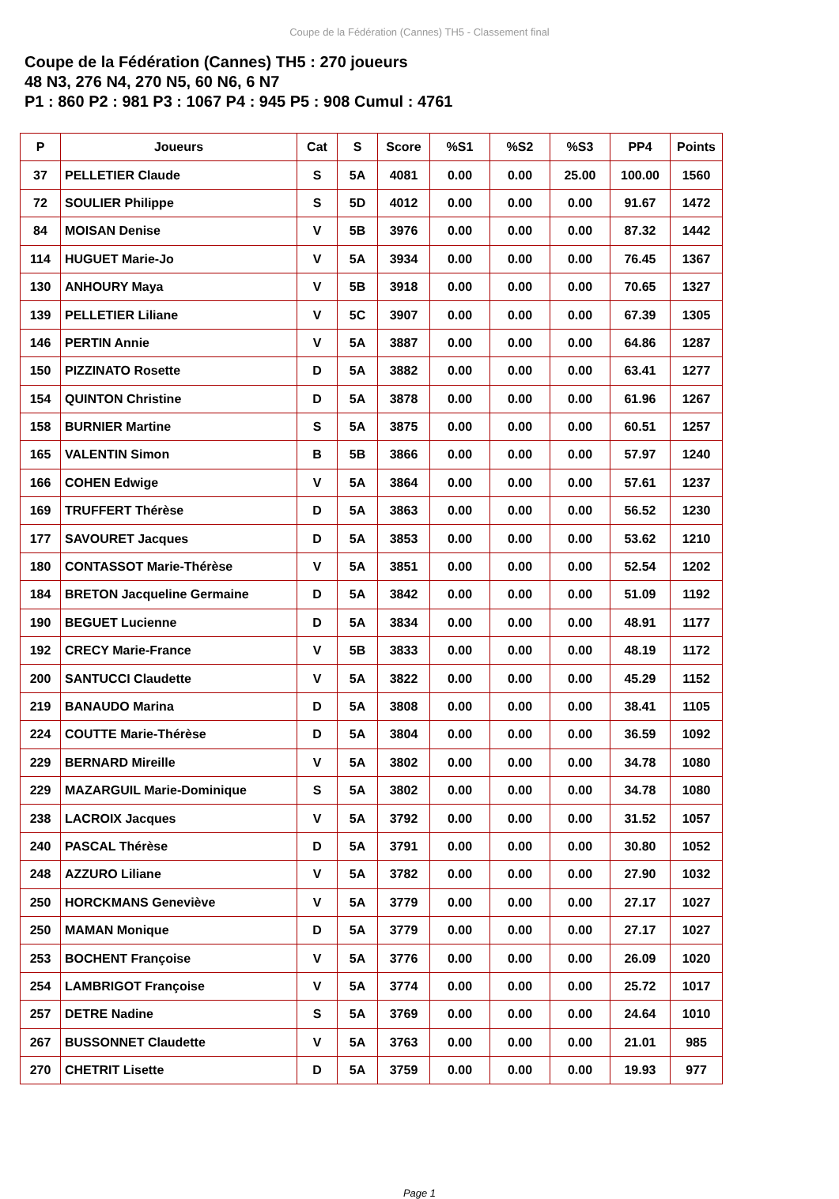Coupe de la Fédération (Cannes) TH5 - Classement final
Coupe de la Fédération (Cannes) TH5 : 270 joueurs
48 N3, 276 N4, 270 N5, 60 N6, 6 N7
P1 : 860 P2 : 981 P3 : 1067 P4 : 945 P5 : 908 Cumul : 4761
| P | Joueurs | Cat | S | Score | %S1 | %S2 | %S3 | PP4 | Points |
| --- | --- | --- | --- | --- | --- | --- | --- | --- | --- |
| 37 | PELLETIER Claude | S | 5A | 4081 | 0.00 | 0.00 | 25.00 | 100.00 | 1560 |
| 72 | SOULIER Philippe | S | 5D | 4012 | 0.00 | 0.00 | 0.00 | 91.67 | 1472 |
| 84 | MOISAN Denise | V | 5B | 3976 | 0.00 | 0.00 | 0.00 | 87.32 | 1442 |
| 114 | HUGUET Marie-Jo | V | 5A | 3934 | 0.00 | 0.00 | 0.00 | 76.45 | 1367 |
| 130 | ANHOURY Maya | V | 5B | 3918 | 0.00 | 0.00 | 0.00 | 70.65 | 1327 |
| 139 | PELLETIER Liliane | V | 5C | 3907 | 0.00 | 0.00 | 0.00 | 67.39 | 1305 |
| 146 | PERTIN Annie | V | 5A | 3887 | 0.00 | 0.00 | 0.00 | 64.86 | 1287 |
| 150 | PIZZINATO Rosette | D | 5A | 3882 | 0.00 | 0.00 | 0.00 | 63.41 | 1277 |
| 154 | QUINTON Christine | D | 5A | 3878 | 0.00 | 0.00 | 0.00 | 61.96 | 1267 |
| 158 | BURNIER Martine | S | 5A | 3875 | 0.00 | 0.00 | 0.00 | 60.51 | 1257 |
| 165 | VALENTIN Simon | B | 5B | 3866 | 0.00 | 0.00 | 0.00 | 57.97 | 1240 |
| 166 | COHEN Edwige | V | 5A | 3864 | 0.00 | 0.00 | 0.00 | 57.61 | 1237 |
| 169 | TRUFFERT Thérèse | D | 5A | 3863 | 0.00 | 0.00 | 0.00 | 56.52 | 1230 |
| 177 | SAVOURET Jacques | D | 5A | 3853 | 0.00 | 0.00 | 0.00 | 53.62 | 1210 |
| 180 | CONTASSOT Marie-Thérèse | V | 5A | 3851 | 0.00 | 0.00 | 0.00 | 52.54 | 1202 |
| 184 | BRETON Jacqueline Germaine | D | 5A | 3842 | 0.00 | 0.00 | 0.00 | 51.09 | 1192 |
| 190 | BEGUET Lucienne | D | 5A | 3834 | 0.00 | 0.00 | 0.00 | 48.91 | 1177 |
| 192 | CRECY Marie-France | V | 5B | 3833 | 0.00 | 0.00 | 0.00 | 48.19 | 1172 |
| 200 | SANTUCCI Claudette | V | 5A | 3822 | 0.00 | 0.00 | 0.00 | 45.29 | 1152 |
| 219 | BANAUDO Marina | D | 5A | 3808 | 0.00 | 0.00 | 0.00 | 38.41 | 1105 |
| 224 | COUTTE Marie-Thérèse | D | 5A | 3804 | 0.00 | 0.00 | 0.00 | 36.59 | 1092 |
| 229 | BERNARD Mireille | V | 5A | 3802 | 0.00 | 0.00 | 0.00 | 34.78 | 1080 |
| 229 | MAZARGUIL Marie-Dominique | S | 5A | 3802 | 0.00 | 0.00 | 0.00 | 34.78 | 1080 |
| 238 | LACROIX Jacques | V | 5A | 3792 | 0.00 | 0.00 | 0.00 | 31.52 | 1057 |
| 240 | PASCAL Thérèse | D | 5A | 3791 | 0.00 | 0.00 | 0.00 | 30.80 | 1052 |
| 248 | AZZURO Liliane | V | 5A | 3782 | 0.00 | 0.00 | 0.00 | 27.90 | 1032 |
| 250 | HORCKMANS Geneviève | V | 5A | 3779 | 0.00 | 0.00 | 0.00 | 27.17 | 1027 |
| 250 | MAMAN Monique | D | 5A | 3779 | 0.00 | 0.00 | 0.00 | 27.17 | 1027 |
| 253 | BOCHENT Françoise | V | 5A | 3776 | 0.00 | 0.00 | 0.00 | 26.09 | 1020 |
| 254 | LAMBRIGOT Françoise | V | 5A | 3774 | 0.00 | 0.00 | 0.00 | 25.72 | 1017 |
| 257 | DETRE Nadine | S | 5A | 3769 | 0.00 | 0.00 | 0.00 | 24.64 | 1010 |
| 267 | BUSSONNET Claudette | V | 5A | 3763 | 0.00 | 0.00 | 0.00 | 21.01 | 985 |
| 270 | CHETRIT Lisette | D | 5A | 3759 | 0.00 | 0.00 | 0.00 | 19.93 | 977 |
Page 1